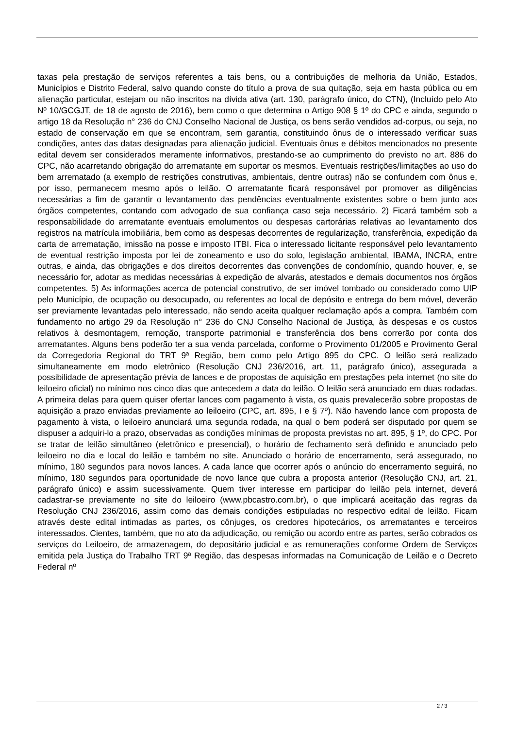taxas pela prestação de serviços referentes a tais bens, ou a contribuições de melhoria da União, Estados, Municípios e Distrito Federal, salvo quando conste do título a prova de sua quitação, seja em hasta pública ou em alienação particular, estejam ou não inscritos na dívida ativa (art. 130, parágrafo único, do CTN), (Incluído pelo Ato Nº 10/GCGJT, de 18 de agosto de 2016), bem como o que determina o Artigo 908 § 1º do CPC e ainda, segundo o artigo 18 da Resolução n° 236 do CNJ Conselho Nacional de Justiça, os bens serão vendidos ad-corpus, ou seja, no estado de conservação em que se encontram, sem garantia, constituindo ônus de o interessado verificar suas condições, antes das datas designadas para alienação judicial. Eventuais ônus e débitos mencionados no presente edital devem ser considerados meramente informativos, prestando-se ao cumprimento do previsto no art. 886 do CPC, não acarretando obrigação do arrematante em suportar os mesmos. Eventuais restrições/limitações ao uso do bem arrematado (a exemplo de restrições construtivas, ambientais, dentre outras) não se confundem com ônus e, por isso, permanecem mesmo após o leilão. O arrematante ficará responsável por promover as diligências necessárias a fim de garantir o levantamento das pendências eventualmente existentes sobre o bem junto aos órgãos competentes, contando com advogado de sua confiança caso seja necessário. 2) Ficará também sob a responsabilidade do arrematante eventuais emolumentos ou despesas cartorárias relativas ao levantamento dos registros na matrícula imobiliária, bem como as despesas decorrentes de regularização, transferência, expedição da carta de arrematação, imissão na posse e imposto ITBI. Fica o interessado licitante responsável pelo levantamento de eventual restrição imposta por lei de zoneamento e uso do solo, legislação ambiental, IBAMA, INCRA, entre outras, e ainda, das obrigações e dos direitos decorrentes das convenções de condomínio, quando houver, e, se necessário for, adotar as medidas necessárias à expedição de alvarás, atestados e demais documentos nos órgãos competentes. 5) As informações acerca de potencial construtivo, de ser imóvel tombado ou considerado como UIP pelo Município, de ocupação ou desocupado, ou referentes ao local de depósito e entrega do bem móvel, deverão ser previamente levantadas pelo interessado, não sendo aceita qualquer reclamação após a compra. Também com fundamento no artigo 29 da Resolução n° 236 do CNJ Conselho Nacional de Justiça, às despesas e os custos relativos à desmontagem, remoção, transporte patrimonial e transferência dos bens correrão por conta dos arrematantes. Alguns bens poderão ter a sua venda parcelada, conforme o Provimento 01/2005 e Provimento Geral da Corregedoria Regional do TRT 9ª Região, bem como pelo Artigo 895 do CPC. O leilão será realizado simultaneamente em modo eletrônico (Resolução CNJ 236/2016, art. 11, parágrafo único), assegurada a possibilidade de apresentação prévia de lances e de propostas de aquisição em prestações pela internet (no site do leiloeiro oficial) no mínimo nos cinco dias que antecedem a data do leilão. O leilão será anunciado em duas rodadas. A primeira delas para quem quiser ofertar lances com pagamento à vista, os quais prevalecerão sobre propostas de aquisição a prazo enviadas previamente ao leiloeiro (CPC, art. 895, I e § 7º). Não havendo lance com proposta de pagamento à vista, o leiloeiro anunciará uma segunda rodada, na qual o bem poderá ser disputado por quem se dispuser a adquiri-lo a prazo, observadas as condições mínimas de proposta previstas no art. 895, § 1º, do CPC. Por se tratar de leilão simultâneo (eletrônico e presencial), o horário de fechamento será definido e anunciado pelo leiloeiro no dia e local do leilão e também no site. Anunciado o horário de encerramento, será assegurado, no mínimo, 180 segundos para novos lances. A cada lance que ocorrer após o anúncio do encerramento seguirá, no mínimo, 180 segundos para oportunidade de novo lance que cubra a proposta anterior (Resolução CNJ, art. 21, parágrafo único) e assim sucessivamente. Quem tiver interesse em participar do leilão pela internet, deverá cadastrar-se previamente no site do leiloeiro (www.pbcastro.com.br), o que implicará aceitação das regras da Resolução CNJ 236/2016, assim como das demais condições estipuladas no respectivo edital de leilão. Ficam através deste edital intimadas as partes, os cônjuges, os credores hipotecários, os arrematantes e terceiros interessados. Cientes, também, que no ato da adjudicação, ou remição ou acordo entre as partes, serão cobrados os serviços do Leiloeiro, de armazenagem, do depositário judicial e as remunerações conforme Ordem de Serviços emitida pela Justiça do Trabalho TRT 9ª Região, das despesas informadas na Comunicação de Leilão e o Decreto Federal nº
2 / 3